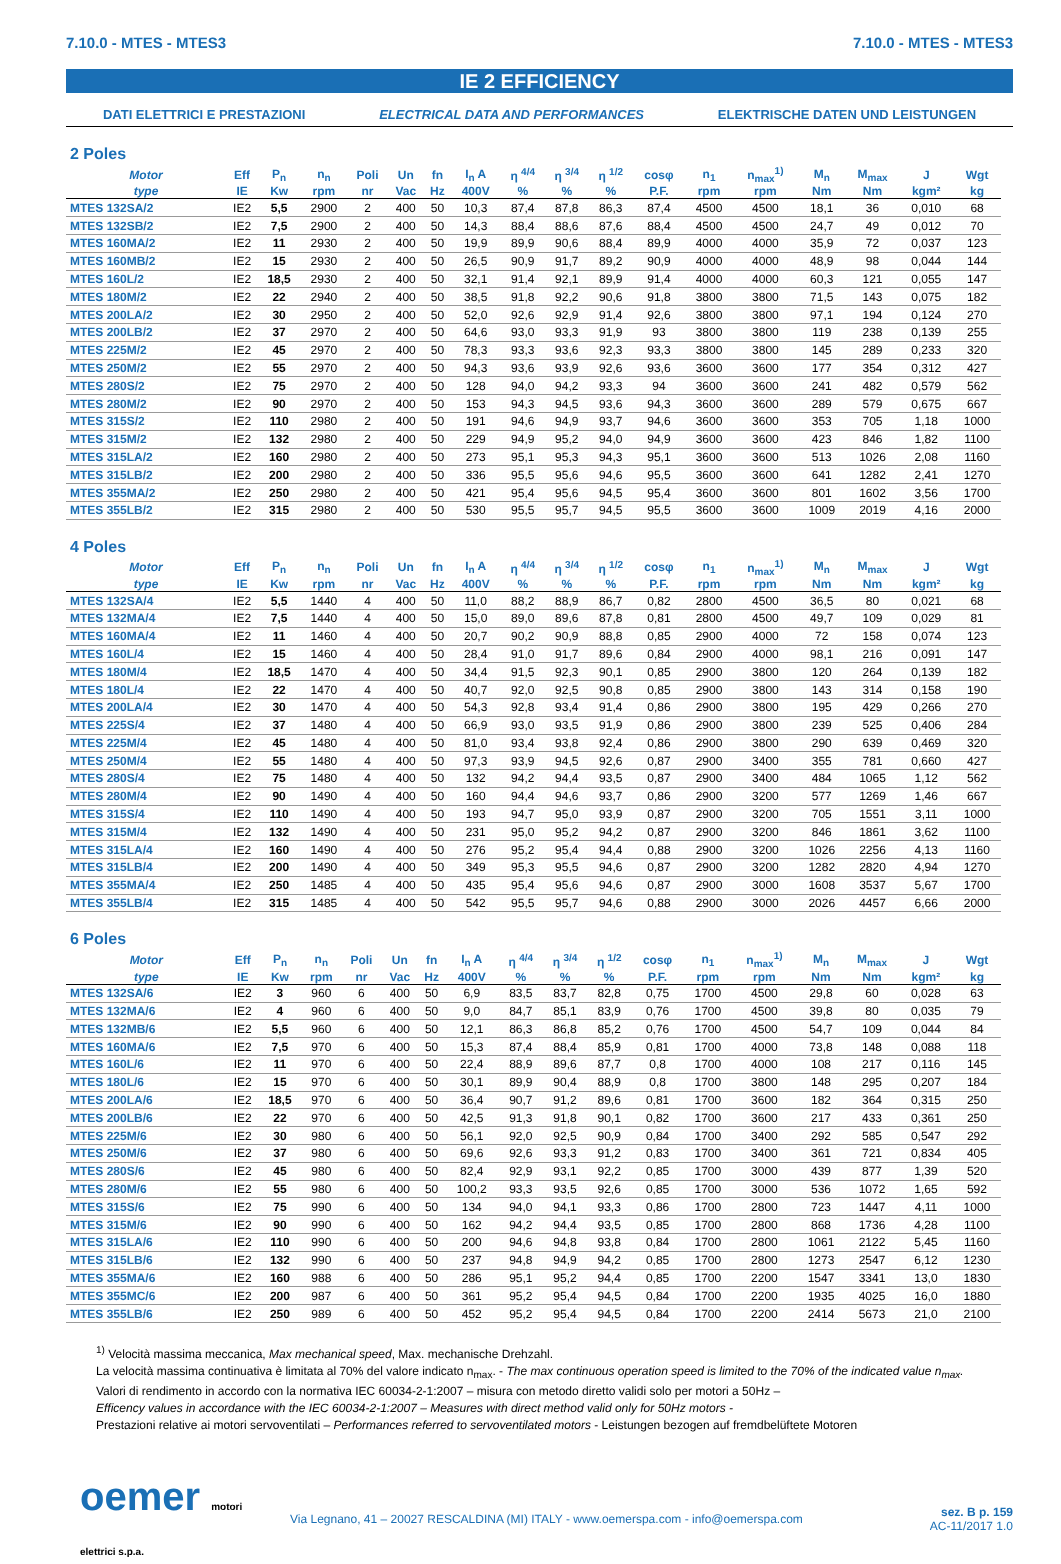7.10.0 - MTES - MTES3 7.10.0 - MTES - MTES3
IE 2 EFFICIENCY
DATI ELETTRICI E PRESTAZIONI ELECTRICAL DATA AND PERFORMANCES ELEKTRISCHE DATEN UND LEISTUNGEN
2 Poles
| Motor | Eff | P<sub>n</sub> | n<sub>n</sub> | Poli | Un | fn | I<sub>n</sub> A | η <sup>4/4</sup> | η <sup>3/4</sup> | η <sup>1/2</sup> | cosφ | n<sub>1</sub> | n<sub>max</sub><sup>1)</sup> | M<sub>n</sub> | M<sub>max</sub> | J | Wgt |
| --- | --- | --- | --- | --- | --- | --- | --- | --- | --- | --- | --- | --- | --- | --- | --- | --- | --- |
| type | IE | Kw | rpm | nr | Vac | Hz | 400V | % | % | % | P.F. | rpm | rpm | Nm | Nm | kgm² | kg |
| MTES 132SA/2 | IE2 | 5,5 | 2900 | 2 | 400 | 50 | 10,3 | 87,4 | 87,8 | 86,3 | 87,4 | 4500 | 4500 | 18,1 | 36 | 0,010 | 68 |
| MTES 132SB/2 | IE2 | 7,5 | 2900 | 2 | 400 | 50 | 14,3 | 88,4 | 88,6 | 87,6 | 88,4 | 4500 | 4500 | 24,7 | 49 | 0,012 | 70 |
| MTES 160MA/2 | IE2 | 11 | 2930 | 2 | 400 | 50 | 19,9 | 89,9 | 90,6 | 88,4 | 89,9 | 4000 | 4000 | 35,9 | 72 | 0,037 | 123 |
| MTES 160MB/2 | IE2 | 15 | 2930 | 2 | 400 | 50 | 26,5 | 90,9 | 91,7 | 89,2 | 90,9 | 4000 | 4000 | 48,9 | 98 | 0,044 | 144 |
| MTES 160L/2 | IE2 | 18,5 | 2930 | 2 | 400 | 50 | 32,1 | 91,4 | 92,1 | 89,9 | 91,4 | 4000 | 4000 | 60,3 | 121 | 0,055 | 147 |
| MTES 180M/2 | IE2 | 22 | 2940 | 2 | 400 | 50 | 38,5 | 91,8 | 92,2 | 90,6 | 91,8 | 3800 | 3800 | 71,5 | 143 | 0,075 | 182 |
| MTES 200LA/2 | IE2 | 30 | 2950 | 2 | 400 | 50 | 52,0 | 92,6 | 92,9 | 91,4 | 92,6 | 3800 | 3800 | 97,1 | 194 | 0,124 | 270 |
| MTES 200LB/2 | IE2 | 37 | 2970 | 2 | 400 | 50 | 64,6 | 93,0 | 93,3 | 91,9 | 93 | 3800 | 3800 | 119 | 238 | 0,139 | 255 |
| MTES 225M/2 | IE2 | 45 | 2970 | 2 | 400 | 50 | 78,3 | 93,3 | 93,6 | 92,3 | 93,3 | 3800 | 3800 | 145 | 289 | 0,233 | 320 |
| MTES 250M/2 | IE2 | 55 | 2970 | 2 | 400 | 50 | 94,3 | 93,6 | 93,9 | 92,6 | 93,6 | 3600 | 3600 | 177 | 354 | 0,312 | 427 |
| MTES 280S/2 | IE2 | 75 | 2970 | 2 | 400 | 50 | 128 | 94,0 | 94,2 | 93,3 | 94 | 3600 | 3600 | 241 | 482 | 0,579 | 562 |
| MTES 280M/2 | IE2 | 90 | 2970 | 2 | 400 | 50 | 153 | 94,3 | 94,5 | 93,6 | 94,3 | 3600 | 3600 | 289 | 579 | 0,675 | 667 |
| MTES 315S/2 | IE2 | 110 | 2980 | 2 | 400 | 50 | 191 | 94,6 | 94,9 | 93,7 | 94,6 | 3600 | 3600 | 353 | 705 | 1,18 | 1000 |
| MTES 315M/2 | IE2 | 132 | 2980 | 2 | 400 | 50 | 229 | 94,9 | 95,2 | 94,0 | 94,9 | 3600 | 3600 | 423 | 846 | 1,82 | 1100 |
| MTES 315LA/2 | IE2 | 160 | 2980 | 2 | 400 | 50 | 273 | 95,1 | 95,3 | 94,3 | 95,1 | 3600 | 3600 | 513 | 1026 | 2,08 | 1160 |
| MTES 315LB/2 | IE2 | 200 | 2980 | 2 | 400 | 50 | 336 | 95,5 | 95,6 | 94,6 | 95,5 | 3600 | 3600 | 641 | 1282 | 2,41 | 1270 |
| MTES 355MA/2 | IE2 | 250 | 2980 | 2 | 400 | 50 | 421 | 95,4 | 95,6 | 94,5 | 95,4 | 3600 | 3600 | 801 | 1602 | 3,56 | 1700 |
| MTES 355LB/2 | IE2 | 315 | 2980 | 2 | 400 | 50 | 530 | 95,5 | 95,7 | 94,5 | 95,5 | 3600 | 3600 | 1009 | 2019 | 4,16 | 2000 |
4 Poles
| Motor | Eff | P<sub>n</sub> | n<sub>n</sub> | Poli | Un | fn | I<sub>n</sub> A | η <sup>4/4</sup> | η <sup>3/4</sup> | η <sup>1/2</sup> | cosφ | n<sub>1</sub> | n<sub>max</sub><sup>1)</sup> | M<sub>n</sub> | M<sub>max</sub> | J | Wgt |
| --- | --- | --- | --- | --- | --- | --- | --- | --- | --- | --- | --- | --- | --- | --- | --- | --- | --- |
| type | IE | Kw | rpm | nr | Vac | Hz | 400V | % | % | % | P.F. | rpm | rpm | Nm | Nm | kgm² | kg |
| MTES 132SA/4 | IE2 | 5,5 | 1440 | 4 | 400 | 50 | 11,0 | 88,2 | 88,9 | 86,7 | 0,82 | 2800 | 4500 | 36,5 | 80 | 0,021 | 68 |
| MTES 132MA/4 | IE2 | 7,5 | 1440 | 4 | 400 | 50 | 15,0 | 89,0 | 89,6 | 87,8 | 0,81 | 2800 | 4500 | 49,7 | 109 | 0,029 | 81 |
| MTES 160MA/4 | IE2 | 11 | 1460 | 4 | 400 | 50 | 20,7 | 90,2 | 90,9 | 88,8 | 0,85 | 2900 | 4000 | 72 | 158 | 0,074 | 123 |
| MTES 160L/4 | IE2 | 15 | 1460 | 4 | 400 | 50 | 28,4 | 91,0 | 91,7 | 89,6 | 0,84 | 2900 | 4000 | 98,1 | 216 | 0,091 | 147 |
| MTES 180M/4 | IE2 | 18,5 | 1470 | 4 | 400 | 50 | 34,4 | 91,5 | 92,3 | 90,1 | 0,85 | 2900 | 3800 | 120 | 264 | 0,139 | 182 |
| MTES 180L/4 | IE2 | 22 | 1470 | 4 | 400 | 50 | 40,7 | 92,0 | 92,5 | 90,8 | 0,85 | 2900 | 3800 | 143 | 314 | 0,158 | 190 |
| MTES 200LA/4 | IE2 | 30 | 1470 | 4 | 400 | 50 | 54,3 | 92,8 | 93,4 | 91,4 | 0,86 | 2900 | 3800 | 195 | 429 | 0,266 | 270 |
| MTES 225S/4 | IE2 | 37 | 1480 | 4 | 400 | 50 | 66,9 | 93,0 | 93,5 | 91,9 | 0,86 | 2900 | 3800 | 239 | 525 | 0,406 | 284 |
| MTES 225M/4 | IE2 | 45 | 1480 | 4 | 400 | 50 | 81,0 | 93,4 | 93,8 | 92,4 | 0,86 | 2900 | 3800 | 290 | 639 | 0,469 | 320 |
| MTES 250M/4 | IE2 | 55 | 1480 | 4 | 400 | 50 | 97,3 | 93,9 | 94,5 | 92,6 | 0,87 | 2900 | 3400 | 355 | 781 | 0,660 | 427 |
| MTES 280S/4 | IE2 | 75 | 1480 | 4 | 400 | 50 | 132 | 94,2 | 94,4 | 93,5 | 0,87 | 2900 | 3400 | 484 | 1065 | 1,12 | 562 |
| MTES 280M/4 | IE2 | 90 | 1490 | 4 | 400 | 50 | 160 | 94,4 | 94,6 | 93,7 | 0,86 | 2900 | 3200 | 577 | 1269 | 1,46 | 667 |
| MTES 315S/4 | IE2 | 110 | 1490 | 4 | 400 | 50 | 193 | 94,7 | 95,0 | 93,9 | 0,87 | 2900 | 3200 | 705 | 1551 | 3,11 | 1000 |
| MTES 315M/4 | IE2 | 132 | 1490 | 4 | 400 | 50 | 231 | 95,0 | 95,2 | 94,2 | 0,87 | 2900 | 3200 | 846 | 1861 | 3,62 | 1100 |
| MTES 315LA/4 | IE2 | 160 | 1490 | 4 | 400 | 50 | 276 | 95,2 | 95,4 | 94,4 | 0,88 | 2900 | 3200 | 1026 | 2256 | 4,13 | 1160 |
| MTES 315LB/4 | IE2 | 200 | 1490 | 4 | 400 | 50 | 349 | 95,3 | 95,5 | 94,6 | 0,87 | 2900 | 3200 | 1282 | 2820 | 4,94 | 1270 |
| MTES 355MA/4 | IE2 | 250 | 1485 | 4 | 400 | 50 | 435 | 95,4 | 95,6 | 94,6 | 0,87 | 2900 | 3000 | 1608 | 3537 | 5,67 | 1700 |
| MTES 355LB/4 | IE2 | 315 | 1485 | 4 | 400 | 50 | 542 | 95,5 | 95,7 | 94,6 | 0,88 | 2900 | 3000 | 2026 | 4457 | 6,66 | 2000 |
6 Poles
| Motor | Eff | P<sub>n</sub> | n<sub>n</sub> | Poli | Un | fn | I<sub>n</sub> A | η <sup>4/4</sup> | η <sup>3/4</sup> | η <sup>1/2</sup> | cosφ | n<sub>1</sub> | n<sub>max</sub><sup>1)</sup> | M<sub>n</sub> | M<sub>max</sub> | J | Wgt |
| --- | --- | --- | --- | --- | --- | --- | --- | --- | --- | --- | --- | --- | --- | --- | --- | --- | --- |
| type | IE | Kw | rpm | nr | Vac | Hz | 400V | % | % | % | P.F. | rpm | rpm | Nm | Nm | kgm² | kg |
| MTES 132SA/6 | IE2 | 3 | 960 | 6 | 400 | 50 | 6,9 | 83,5 | 83,7 | 82,8 | 0,75 | 1700 | 4500 | 29,8 | 60 | 0,028 | 63 |
| MTES 132MA/6 | IE2 | 4 | 960 | 6 | 400 | 50 | 9,0 | 84,7 | 85,1 | 83,9 | 0,76 | 1700 | 4500 | 39,8 | 80 | 0,035 | 79 |
| MTES 132MB/6 | IE2 | 5,5 | 960 | 6 | 400 | 50 | 12,1 | 86,3 | 86,8 | 85,2 | 0,76 | 1700 | 4500 | 54,7 | 109 | 0,044 | 84 |
| MTES 160MA/6 | IE2 | 7,5 | 970 | 6 | 400 | 50 | 15,3 | 87,4 | 88,4 | 85,9 | 0,81 | 1700 | 4000 | 73,8 | 148 | 0,088 | 118 |
| MTES 160L/6 | IE2 | 11 | 970 | 6 | 400 | 50 | 22,4 | 88,9 | 89,6 | 87,7 | 0,8 | 1700 | 4000 | 108 | 217 | 0,116 | 145 |
| MTES 180L/6 | IE2 | 15 | 970 | 6 | 400 | 50 | 30,1 | 89,9 | 90,4 | 88,9 | 0,8 | 1700 | 3800 | 148 | 295 | 0,207 | 184 |
| MTES 200LA/6 | IE2 | 18,5 | 970 | 6 | 400 | 50 | 36,4 | 90,7 | 91,2 | 89,6 | 0,81 | 1700 | 3600 | 182 | 364 | 0,315 | 250 |
| MTES 200LB/6 | IE2 | 22 | 970 | 6 | 400 | 50 | 42,5 | 91,3 | 91,8 | 90,1 | 0,82 | 1700 | 3600 | 217 | 433 | 0,361 | 250 |
| MTES 225M/6 | IE2 | 30 | 980 | 6 | 400 | 50 | 56,1 | 92,0 | 92,5 | 90,9 | 0,84 | 1700 | 3400 | 292 | 585 | 0,547 | 292 |
| MTES 250M/6 | IE2 | 37 | 980 | 6 | 400 | 50 | 69,6 | 92,6 | 93,3 | 91,2 | 0,83 | 1700 | 3400 | 361 | 721 | 0,834 | 405 |
| MTES 280S/6 | IE2 | 45 | 980 | 6 | 400 | 50 | 82,4 | 92,9 | 93,1 | 92,2 | 0,85 | 1700 | 3000 | 439 | 877 | 1,39 | 520 |
| MTES 280M/6 | IE2 | 55 | 980 | 6 | 400 | 50 | 100,2 | 93,3 | 93,5 | 92,6 | 0,85 | 1700 | 3000 | 536 | 1072 | 1,65 | 592 |
| MTES 315S/6 | IE2 | 75 | 990 | 6 | 400 | 50 | 134 | 94,0 | 94,1 | 93,3 | 0,86 | 1700 | 2800 | 723 | 1447 | 4,11 | 1000 |
| MTES 315M/6 | IE2 | 90 | 990 | 6 | 400 | 50 | 162 | 94,2 | 94,4 | 93,5 | 0,85 | 1700 | 2800 | 868 | 1736 | 4,28 | 1100 |
| MTES 315LA/6 | IE2 | 110 | 990 | 6 | 400 | 50 | 200 | 94,6 | 94,8 | 93,8 | 0,84 | 1700 | 2800 | 1061 | 2122 | 5,45 | 1160 |
| MTES 315LB/6 | IE2 | 132 | 990 | 6 | 400 | 50 | 237 | 94,8 | 94,9 | 94,2 | 0,85 | 1700 | 2800 | 1273 | 2547 | 6,12 | 1230 |
| MTES 355MA/6 | IE2 | 160 | 988 | 6 | 400 | 50 | 286 | 95,1 | 95,2 | 94,4 | 0,85 | 1700 | 2200 | 1547 | 3341 | 13,0 | 1830 |
| MTES 355MC/6 | IE2 | 200 | 987 | 6 | 400 | 50 | 361 | 95,2 | 95,4 | 94,5 | 0,84 | 1700 | 2200 | 1935 | 4025 | 16,0 | 1880 |
| MTES 355LB/6 | IE2 | 250 | 989 | 6 | 400 | 50 | 452 | 95,2 | 95,4 | 94,5 | 0,84 | 1700 | 2200 | 2414 | 5673 | 21,0 | 2100 |
<sup>1)</sup> Velocità massima meccanica, Max mechanical speed, Max. mechanische Drehzahl.
La velocità massima continuativa è limitata al 70% del valore indicato n<sub>max</sub>. - The max continuous operation speed is limited to the 70% of the indicated value n<sub>max</sub>.
Valori di rendimento in accordo con la normativa IEC 60034-2-1:2007 – misura con metodo diretto validi solo per motori a 50Hz –
Efficency values in accordance with the IEC 60034-2-1:2007 – Measures with direct method valid only for 50Hz motors -
Prestazioni relative ai motori servoventilati – Performances referred to servoventilated motors - Leistungen bezogen auf fremdbelüftete Motoren
oemer motori elettrici s.p.a.
Via Legnano, 41 – 20027 RESCALDINA (MI) ITALY - www.oemerspa.com - info@oemerspa.com
sez. B p. 159
AC-11/2017 1.0